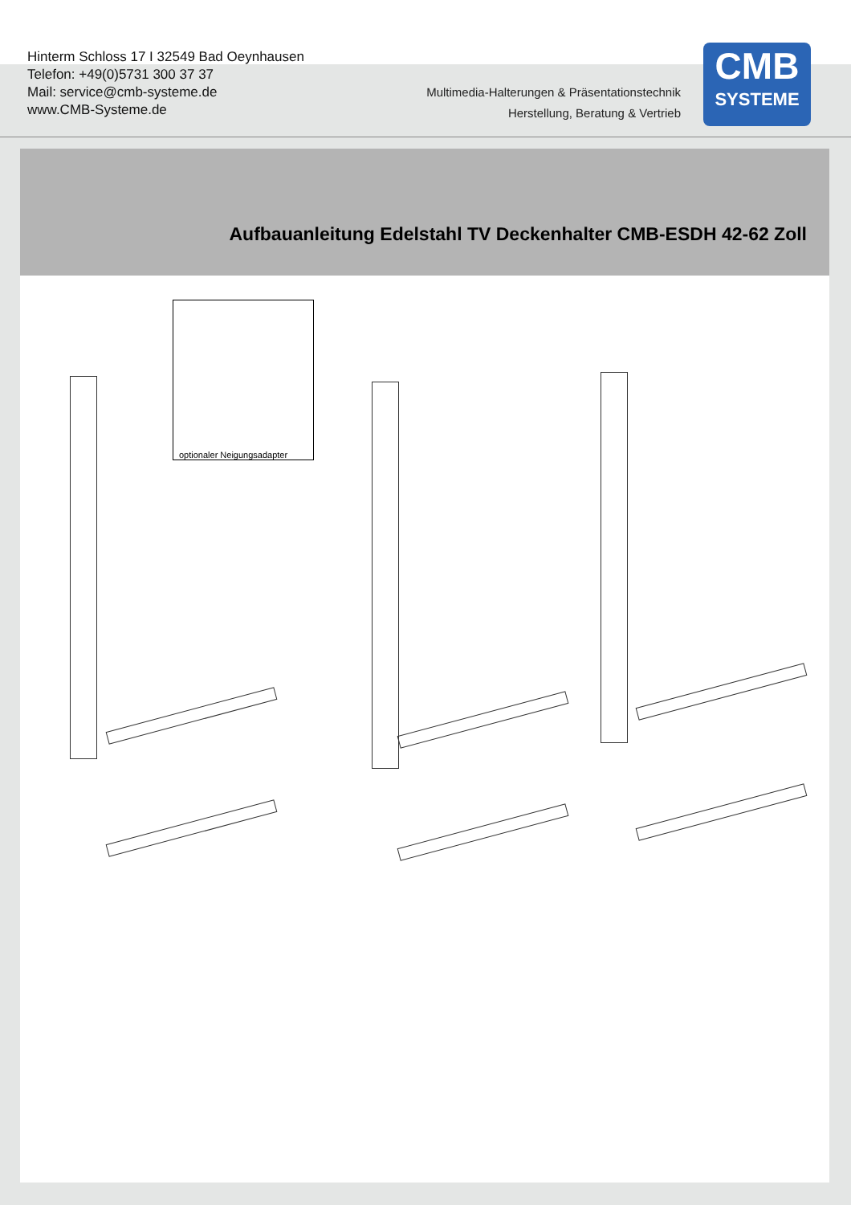Hinterm Schloss 17 I 32549 Bad Oeynhausen
Telefon: +49(0)5731 300 37 37
Mail: service@cmb-systeme.de
www.CMB-Systeme.de
Multimedia-Halterungen & Präsentationstechnik
Herstellung, Beratung & Vertrieb
CMB
SYSTEME
Aufbauanleitung Edelstahl TV Deckenhalter CMB-ESDH 42-62 Zoll
optionaler Neigungsadapter